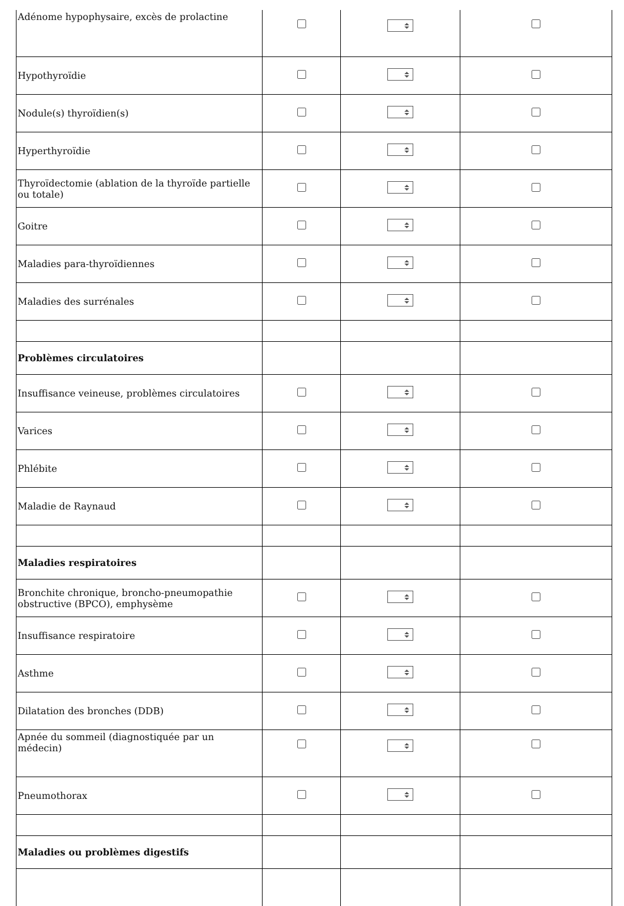| Adénome hypophysaire, excès de prolactine | | | |
| Hypothyroïdie | | | |
| Nodule(s) thyroïdien(s) | | | |
| Hyperthyroïdie | | | |
| Thyroïdectomie (ablation de la thyroïde partielle ou totale) | | | |
| Goitre | | | |
| Maladies para-thyroïdiennes | | | |
| Maladies des surrénales | | | |
| Problèmes circulatoires | | | |
| Insuffisance veineuse, problèmes circulatoires | | | |
| Varices | | | |
| Phlébite | | | |
| Maladie de Raynaud | | | |
| Maladies respiratoires | | | |
| Bronchite chronique, broncho-pneumopathie obstructive (BPCO), emphysème | | | |
| Insuffisance respiratoire | | | |
| Asthme | | | |
| Dilatation des bronches (DDB) | | | |
| Apnée du sommeil (diagnostiquée par un médecin) | | | |
| Pneumothorax | | | |
| Maladies ou problèmes digestifs | | | |